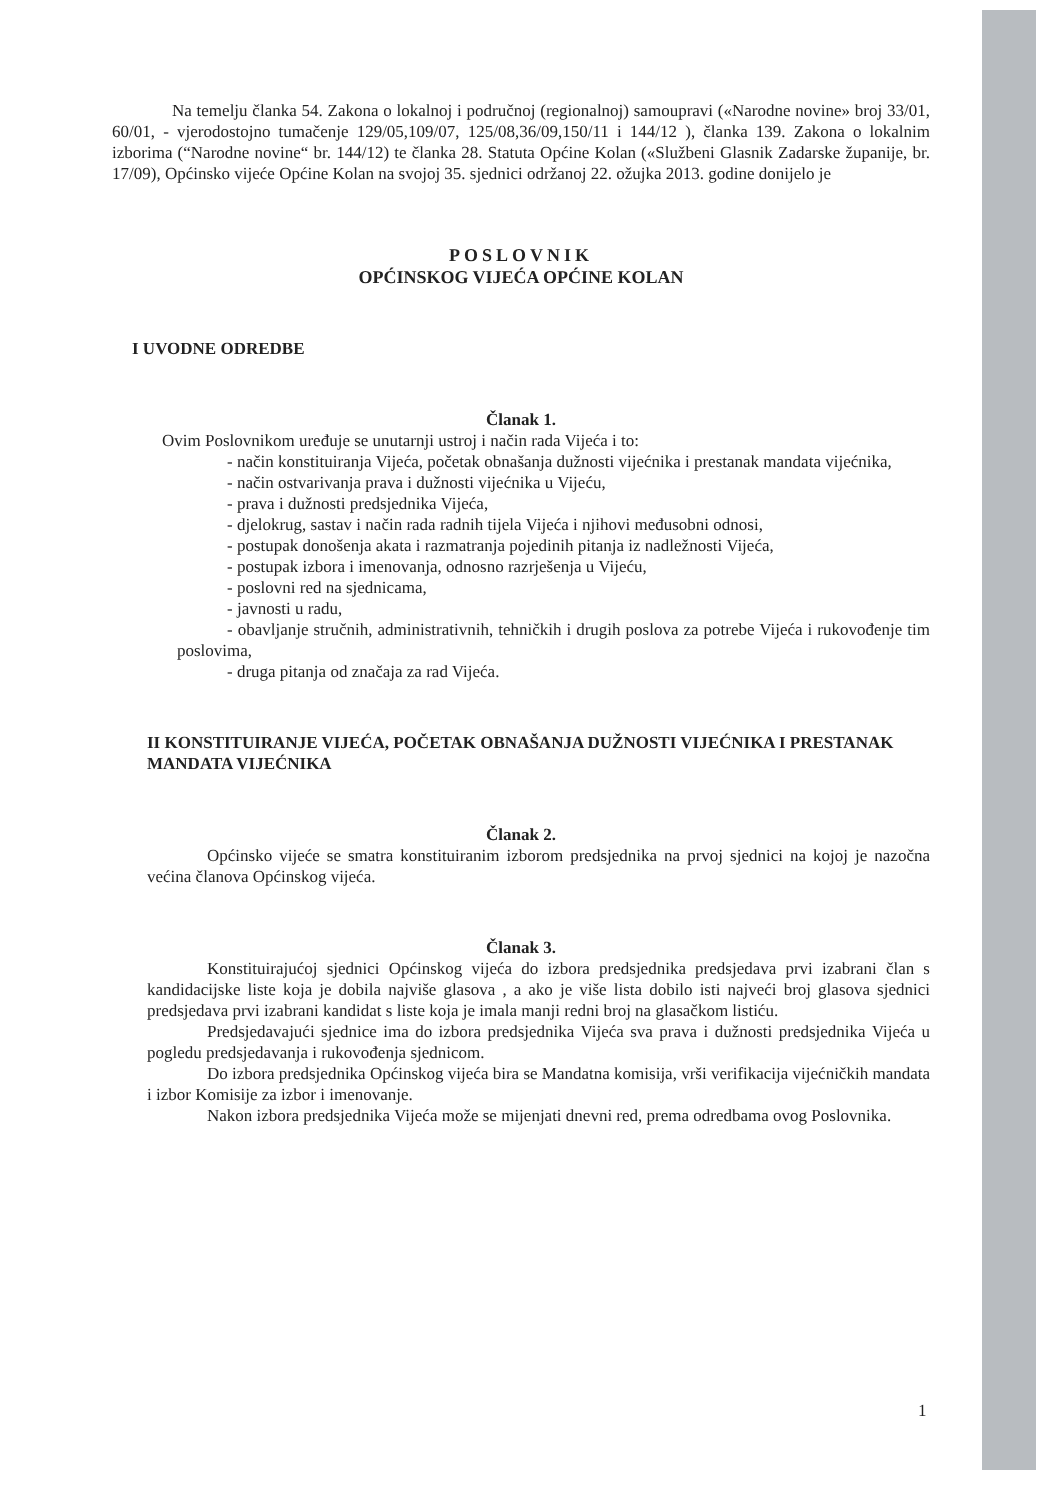Na temelju članka 54. Zakona o lokalnoj i područnoj (regionalnoj) samoupravi («Narodne novine» broj 33/01, 60/01, - vjerodostojno tumačenje 129/05,109/07, 125/08,36/09,150/11 i 144/12 ), članka 139. Zakona o lokalnim izborima (“Narodne novine“ br. 144/12) te članka 28. Statuta Općine Kolan («Službeni Glasnik Zadarske županije, br. 17/09), Općinsko vijeće Općine Kolan na svojoj 35. sjednici održanoj 22. ožujka 2013. godine donijelo je
POSLOVNIK
OPĆINSKOG VIJEĆA OPĆINE KOLAN
I UVODNE ODREDBE
Članak 1.
Ovim Poslovnikom uređuje se unutarnji ustroj i način rada Vijeća i to:
- način konstituiranja Vijeća, početak obnašanja dužnosti vijećnika i prestanak mandata vijećnika,
- način ostvarivanja prava i dužnosti vijećnika u Vijeću,
- prava i dužnosti predsjednika Vijeća,
- djelokrug, sastav i način rada radnih tijela Vijeća i njihovi međusobni odnosi,
- postupak donošenja akata i razmatranja pojedinih pitanja iz nadležnosti Vijeća,
- postupak izbora i imenovanja, odnosno razrješenja u Vijeću,
- poslovni red na sjednicama,
- javnosti u radu,
- obavljanje stručnih, administrativnih, tehničkih i drugih poslova za potrebe Vijeća i rukovođenje tim poslovima,
- druga pitanja od značaja za rad Vijeća.
II KONSTITUIRANJE VIJEĆA, POČETAK OBNAŠANJA DUŽNOSTI VIJEĆNIKA I PRESTANAK MANDATA VIJEĆNIKA
Članak 2.
Općinsko vijeće se smatra konstituiranim izborom predsjednika na prvoj sjednici na kojoj je nazočna većina članova Općinskog vijeća.
Članak 3.
Konstituirajućoj sjednici Općinskog vijeća do izbora predsjednika predsjedava prvi izabrani član s kandidacijske liste koja je dobila najviše glasova , a ako je više lista dobilo isti najveći broj glasova sjednici predsjedava prvi izabrani kandidat s liste koja je imala manji redni broj na glasačkom listiću.
Predsjedavajući sjednice ima do izbora predsjednika Vijeća sva prava i dužnosti predsjednika Vijeća u pogledu predsjedavanja i rukovođenja sjednicom.
Do izbora predsjednika Općinskog vijeća bira se Mandatna komisija, vrši verifikacija vijećničkih mandata i izbor Komisije za izbor i imenovanje.
Nakon izbora predsjednika Vijeća može se mijenjati dnevni red, prema odredbama ovog Poslovnika.
1